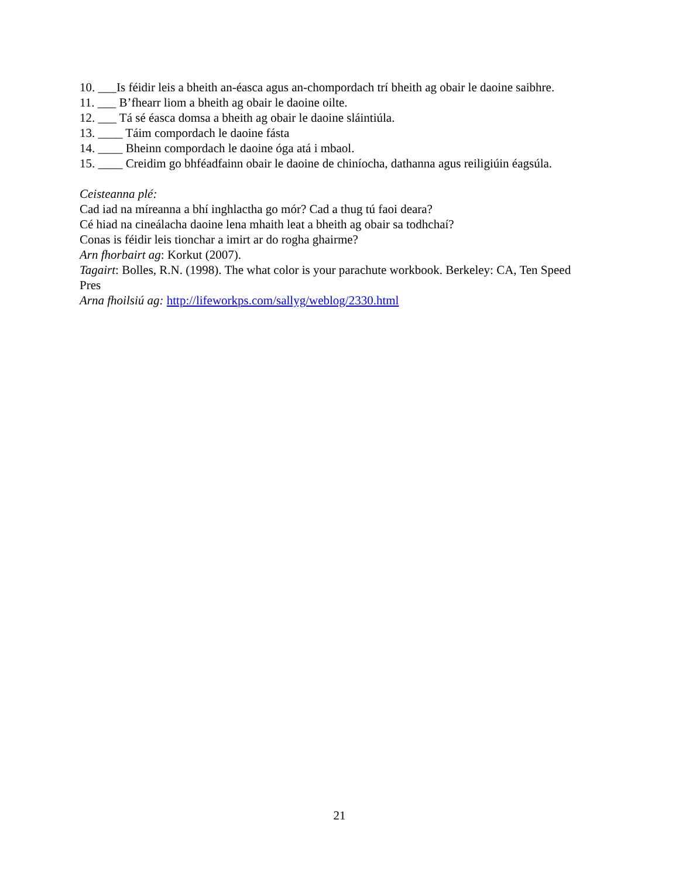10. ___Is féidir leis a bheith an-éasca agus an-chompordach trí bheith ag obair le daoine saibhre.
11. ___ B’fhearr liom a bheith ag obair le daoine oilte.
12. ___ Tá sé éasca domsa a bheith ag obair le daoine sláintiúla.
13. ____ Táim compordach le daoine fásta
14. ____ Bheinn compordach le daoine óga atá i mbaol.
15. ____ Creidim go bhféadfainn obair le daoine de chiníocha, dathanna agus reiligiúin éagsúla.
Ceisteanna plé:
Cad iad na míreanna a bhí inghlactha go mór? Cad a thug tú faoi deara?
Cé hiad na cineálacha daoine lena mhaith leat a bheith ag obair sa todhchaí?
Conas is féidir leis tionchar a imirt ar do rogha ghairme?
Arn fhorbairt ag: Korkut (2007).
Tagairt: Bolles, R.N. (1998). The what color is your parachute workbook. Berkeley: CA, Ten Speed Pres
Arna fhoilsiú ag: http://lifeworkps.com/sallyg/weblog/2330.html
21